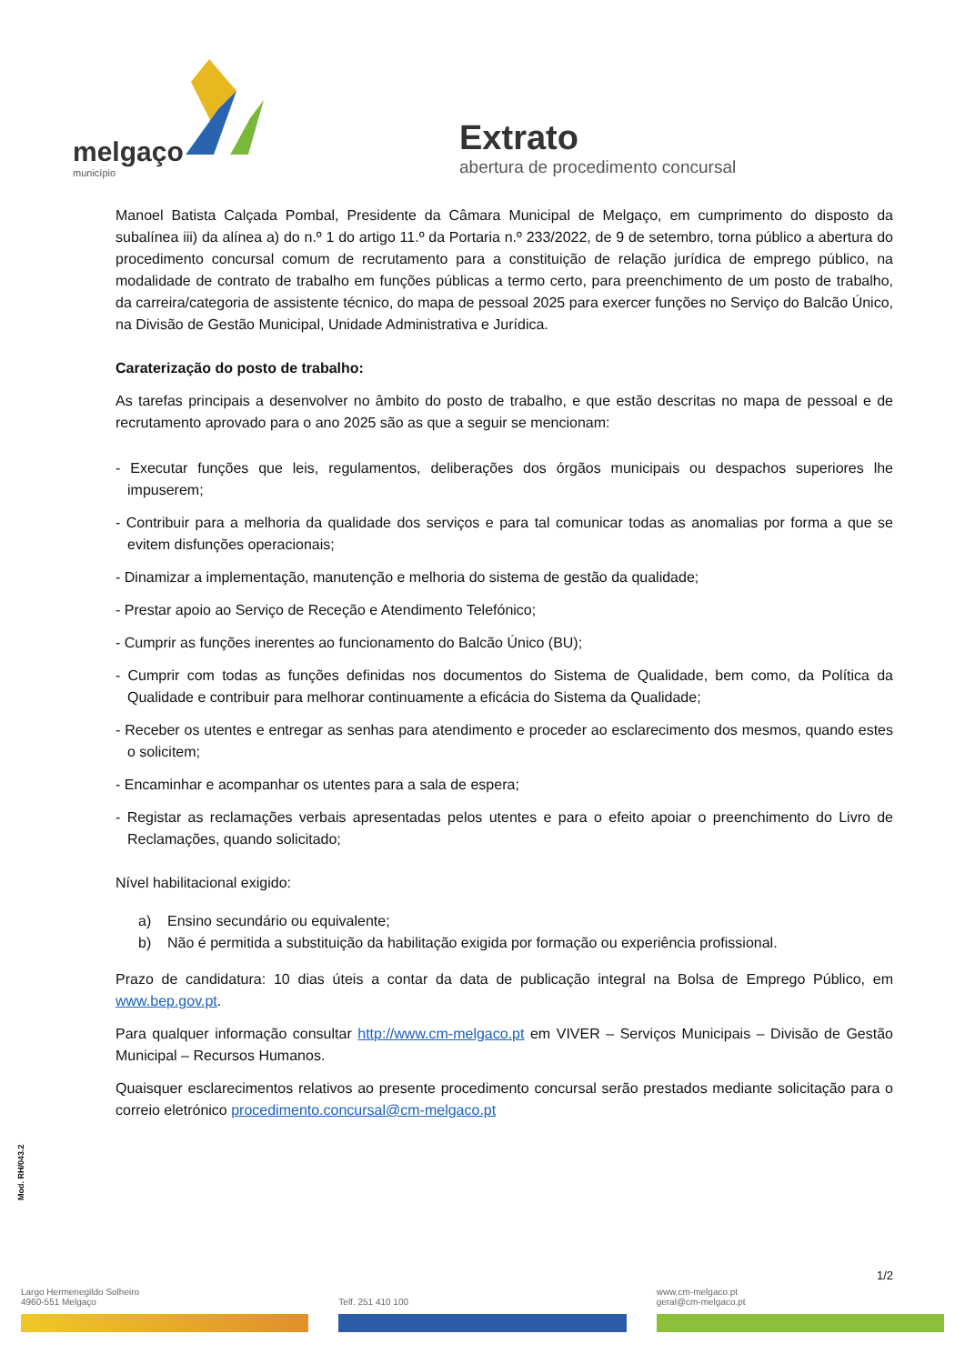melgaço
município
Extrato
abertura de procedimento concursal
Manoel Batista Calçada Pombal, Presidente da Câmara Municipal de Melgaço, em cumprimento do disposto da subalínea iii) da alínea a) do n.º 1 do artigo 11.º da Portaria n.º 233/2022, de 9 de setembro, torna público a abertura do procedimento concursal comum de recrutamento para a constituição de relação jurídica de emprego público, na modalidade de contrato de trabalho em funções públicas a termo certo, para preenchimento de um posto de trabalho, da carreira/categoria de assistente técnico, do mapa de pessoal 2025 para exercer funções no Serviço do Balcão Único, na Divisão de Gestão Municipal, Unidade Administrativa e Jurídica.
Caraterização do posto de trabalho:
As tarefas principais a desenvolver no âmbito do posto de trabalho, e que estão descritas no mapa de pessoal e de recrutamento aprovado para o ano 2025 são as que a seguir se mencionam:
- Executar funções que leis, regulamentos, deliberações dos órgãos municipais ou despachos superiores lhe impuserem;
- Contribuir para a melhoria da qualidade dos serviços e para tal comunicar todas as anomalias por forma a que se evitem disfunções operacionais;
- Dinamizar a implementação, manutenção e melhoria do sistema de gestão da qualidade;
- Prestar apoio ao Serviço de Receção e Atendimento Telefónico;
- Cumprir as funções inerentes ao funcionamento do Balcão Único (BU);
- Cumprir com todas as funções definidas nos documentos do Sistema de Qualidade, bem como, da Política da Qualidade e contribuir para melhorar continuamente a eficácia do Sistema da Qualidade;
- Receber os utentes e entregar as senhas para atendimento e proceder ao esclarecimento dos mesmos, quando estes o solicitem;
- Encaminhar e acompanhar os utentes para a sala de espera;
- Registar as reclamações verbais apresentadas pelos utentes e para o efeito apoiar o preenchimento do Livro de Reclamações, quando solicitado;
Nível habilitacional exigido:
a) Ensino secundário ou equivalente;
b) Não é permitida a substituição da habilitação exigida por formação ou experiência profissional.
Prazo de candidatura: 10 dias úteis a contar da data de publicação integral na Bolsa de Emprego Público, em www.bep.gov.pt.
Para qualquer informação consultar http://www.cm-melgaco.pt em VIVER – Serviços Municipais – Divisão de Gestão Municipal – Recursos Humanos.
Quaisquer esclarecimentos relativos ao presente procedimento concursal serão prestados mediante solicitação para o correio eletrónico procedimento.concursal@cm-melgaco.pt
Mod. RH/043.2
1/2
Largo Hermenegildo Solheiro
4960-551 Melgaço
Telf. 251 410 100 www.cm-melgaco.pt
geral@cm-melgaco.pt